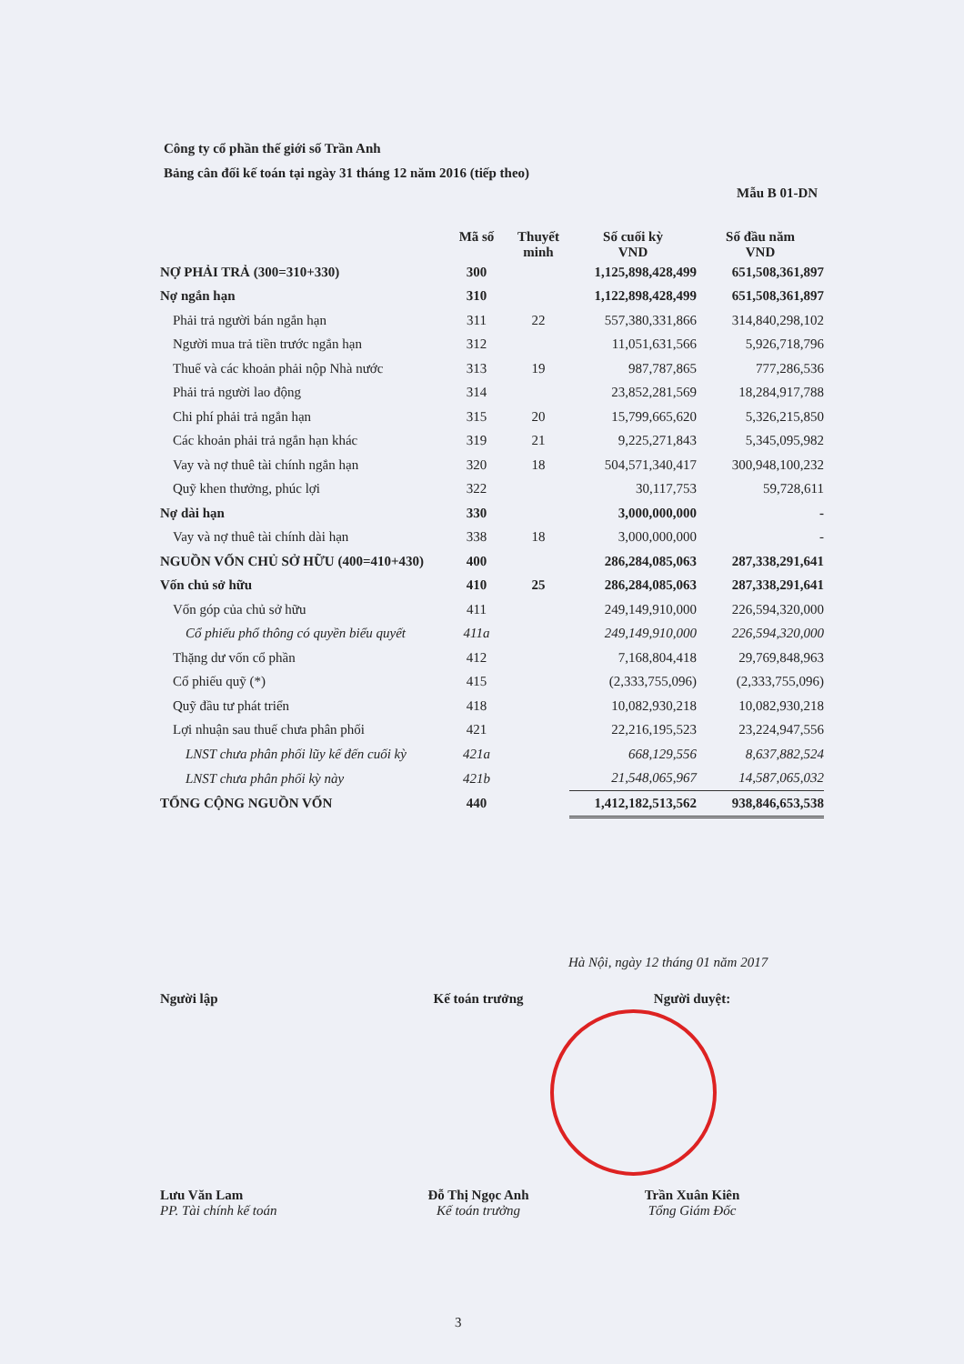Công ty cổ phần thế giới số Trần Anh
Bảng cân đối kế toán tại ngày 31 tháng 12 năm 2016 (tiếp theo)
Mẫu B 01-DN
| | Mã số | Thuyết minh | Số cuối kỳ VND | Số đầu năm VND |
| --- | --- | --- | --- | --- |
| NỢ PHẢI TRẢ (300=310+330) | 300 | | 1,125,898,428,499 | 651,508,361,897 |
| Nợ ngắn hạn | 310 | | 1,122,898,428,499 | 651,508,361,897 |
| Phải trả người bán ngắn hạn | 311 | 22 | 557,380,331,866 | 314,840,298,102 |
| Người mua trả tiền trước ngắn hạn | 312 | | 11,051,631,566 | 5,926,718,796 |
| Thuế và các khoản phải nộp Nhà nước | 313 | 19 | 987,787,865 | 777,286,536 |
| Phải trả người lao động | 314 | | 23,852,281,569 | 18,284,917,788 |
| Chi phí phải trả ngắn hạn | 315 | 20 | 15,799,665,620 | 5,326,215,850 |
| Các khoản phải trả ngắn hạn khác | 319 | 21 | 9,225,271,843 | 5,345,095,982 |
| Vay và nợ thuê tài chính ngắn hạn | 320 | 18 | 504,571,340,417 | 300,948,100,232 |
| Quỹ khen thưởng, phúc lợi | 322 | | 30,117,753 | 59,728,611 |
| Nợ dài hạn | 330 | | 3,000,000,000 | - |
| Vay và nợ thuê tài chính dài hạn | 338 | 18 | 3,000,000,000 | - |
| NGUỒN VỐN CHỦ SỞ HỮU (400=410+430) | 400 | | 286,284,085,063 | 287,338,291,641 |
| Vốn chủ sở hữu | 410 | 25 | 286,284,085,063 | 287,338,291,641 |
| Vốn góp của chủ sở hữu | 411 | | 249,149,910,000 | 226,594,320,000 |
| Cổ phiếu phổ thông có quyền biểu quyết | 411a | | 249,149,910,000 | 226,594,320,000 |
| Thặng dư vốn cổ phần | 412 | | 7,168,804,418 | 29,769,848,963 |
| Cổ phiếu quỹ (*) | 415 | | (2,333,755,096) | (2,333,755,096) |
| Quỹ đầu tư phát triển | 418 | | 10,082,930,218 | 10,082,930,218 |
| Lợi nhuận sau thuế chưa phân phối | 421 | | 22,216,195,523 | 23,224,947,556 |
| LNST chưa phân phối lũy kế đến cuối kỳ | 421a | | 668,129,556 | 8,637,882,524 |
| LNST chưa phân phối kỳ này | 421b | | 21,548,065,967 | 14,587,065,032 |
| TỔNG CỘNG NGUỒN VỐN | 440 | | 1,412,182,513,562 | 938,846,653,538 |
Hà Nội, ngày 12 tháng 01 năm 2017
Người lập
Lưu Văn Lam
PP. Tài chính kế toán
Kế toán trưởng
Đỗ Thị Ngọc Anh
Kế toán trưởng
Người duyệt:
Trần Xuân Kiên
Tổng Giám Đốc
3